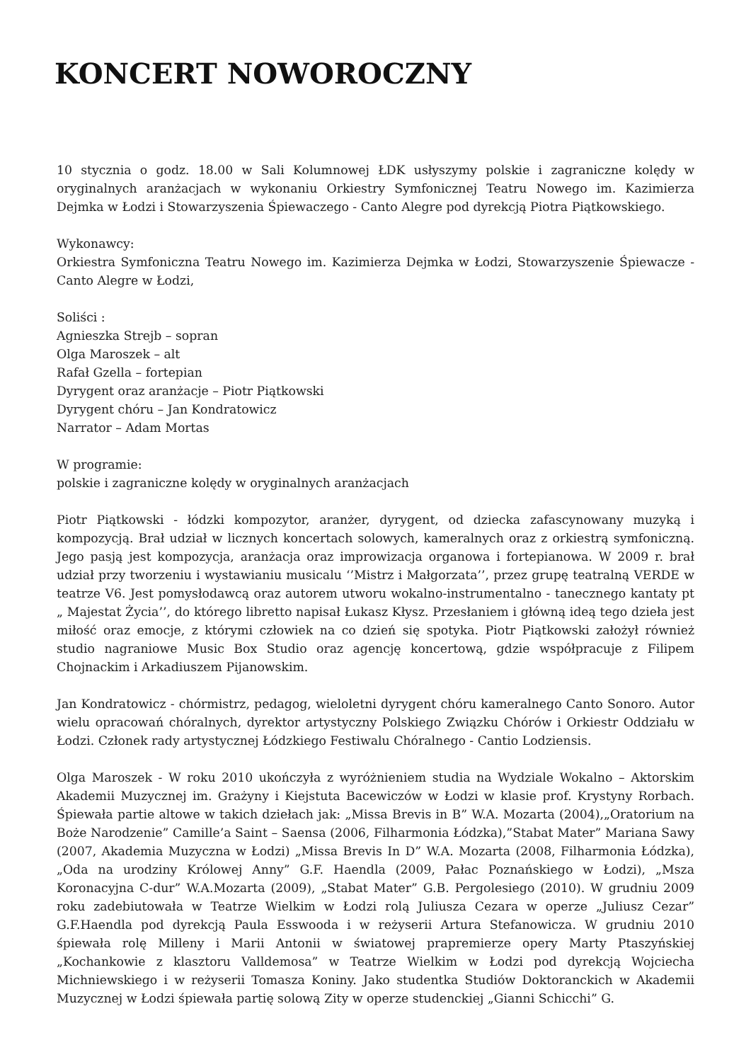KONCERT NOWOROCZNY
10 stycznia o godz. 18.00 w Sali Kolumnowej ŁDK usłyszymy polskie i zagraniczne kolędy w oryginalnych aranżacjach w wykonaniu Orkiestry Symfonicznej Teatru Nowego im. Kazimierza Dejmka w Łodzi i Stowarzyszenia Śpiewaczego - Canto Alegre pod dyrekcją Piotra Piątkowskiego.
Wykonawcy:
Orkiestra Symfoniczna Teatru Nowego im. Kazimierza Dejmka w Łodzi, Stowarzyszenie Śpiewacze - Canto Alegre w Łodzi,
Soliści :
Agnieszka Strejb – sopran
Olga Maroszek – alt
Rafał Gzella – fortepian
Dyrygent oraz aranżacje – Piotr Piątkowski
Dyrygent chóru – Jan Kondratowicz
Narrator – Adam Mortas
W programie:
polskie i zagraniczne kolędy w oryginalnych aranżacjach
Piotr Piątkowski - łódzki kompozytor, aranżer, dyrygent, od dziecka zafascynowany muzyką i kompozycją. Brał udział w licznych koncertach solowych, kameralnych oraz z orkiestrą symfoniczną. Jego pasją jest kompozycja, aranżacja oraz improwizacja organowa i fortepianowa. W 2009 r. brał udział przy tworzeniu i wystawianiu musicalu ‘’Mistrz i Małgorzata’’, przez grupę teatralną VERDE w teatrze V6. Jest pomysłodawcą oraz autorem utworu wokalno-instrumentalno - tanecznego kantaty pt „ Majestat Życia’’, do którego libretto napisał Łukasz Kłysz. Przesłaniem i główną ideą tego dzieła jest miłość oraz emocje, z którymi człowiek na co dzień się spotyka. Piotr Piątkowski założył również studio nagraniowe Music Box Studio oraz agencję koncertową, gdzie współpracuje z Filipem Chojnackim i Arkadiuszem Pijanowskim.
Jan Kondratowicz - chórmistrz, pedagog, wieloletni dyrygent chóru kameralnego Canto Sonoro. Autor wielu opracowań chóralnych, dyrektor artystyczny Polskiego Związku Chórów i Orkiestr Oddziału w Łodzi. Członek rady artystycznej Łódzkiego Festiwalu Chóralnego - Cantio Lodziensis.
Olga Maroszek - W roku 2010 ukończyła z wyróżnieniem studia na Wydziale Wokalno – Aktorskim Akademii Muzycznej im. Grażyny i Kiejstuta Bacewiczów w Łodzi w klasie prof. Krystyny Rorbach. Śpiewała partie altowe w takich dziełach jak: „Missa Brevis in B” W.A. Mozarta (2004),„Oratorium na Boże Narodzenie” Camille’a Saint – Saensa (2006, Filharmonia Łódzka),”Stabat Mater” Mariana Sawy (2007, Akademia Muzyczna w Łodzi) „Missa Brevis In D” W.A. Mozarta (2008, Filharmonia Łódzka), „Oda na urodziny Królowej Anny” G.F. Haendla (2009, Pałac Poznańskiego w Łodzi), „Msza Koronacyjna C-dur” W.A.Mozarta (2009), „Stabat Mater” G.B. Pergolesiego (2010). W grudniu 2009 roku zadebiutowała w Teatrze Wielkim w Łodzi rolą Juliusza Cezara w operze „Juliusz Cezar” G.F.Haendla pod dyrekcją Paula Esswooda i w reżyserii Artura Stefanowicza. W grudniu 2010 śpiewała rolę Milleny i Marii Antonii w światowej prapremierze opery Marty Ptaszyńskiej „Kochankowie z klasztoru Valldemosa” w Teatrze Wielkim w Łodzi pod dyrekcją Wojciecha Michniewskiego i w reżyserii Tomasza Koniny. Jako studentka Studiów Doktoranckich w Akademii Muzycznej w Łodzi śpiewała partię solową Zity w operze studenckiej „Gianni Schicchi” G.